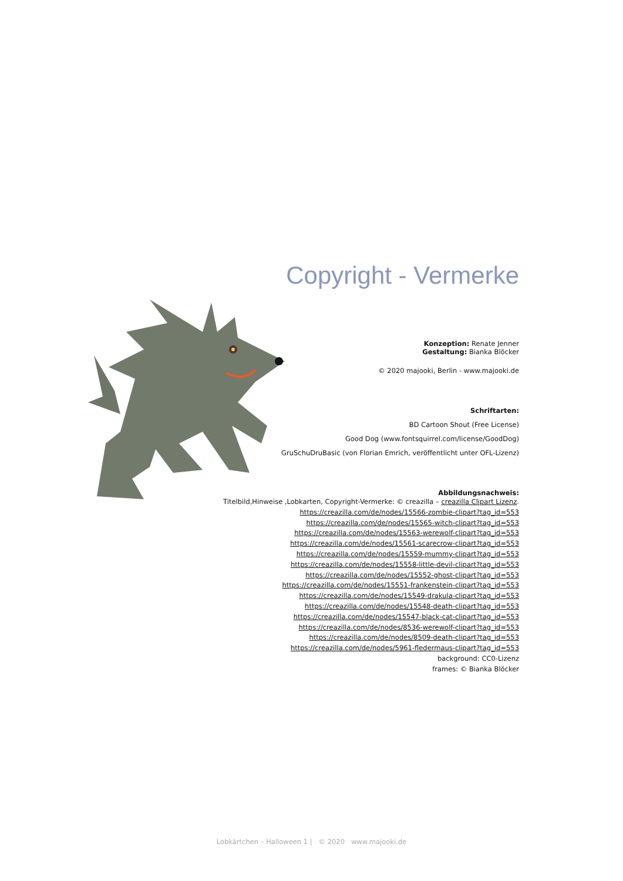Copyright - Vermerke
Konzeption: Renate Jenner
Gestaltung: Bianka Blöcker
© 2020 majooki, Berlin - www.majooki.de
Schriftarten:
BD Cartoon Shout (Free License)
Good Dog (www.fontsquirrel.com/license/GoodDog)
GruSchuDruBasic (von Florian Emrich, veröffentlicht unter OFL-Lizenz)
Abbildungsnachweis:
Titelbild,Hinweise ,Lobkarten, Copyright-Vermerke: © creazilla – creazilla Clipart Lizenz.
https://creazilla.com/de/nodes/15566-zombie-clipart?tag_id=553
https://creazilla.com/de/nodes/15565-witch-clipart?tag_id=553
https://creazilla.com/de/nodes/15563-werewolf-clipart?tag_id=553
https://creazilla.com/de/nodes/15561-scarecrow-clipart?tag_id=553
https://creazilla.com/de/nodes/15559-mummy-clipart?tag_id=553
https://creazilla.com/de/nodes/15558-little-devil-clipart?tag_id=553
https://creazilla.com/de/nodes/15552-ghost-clipart?tag_id=553
https://creazilla.com/de/nodes/15551-frankenstein-clipart?tag_id=553
https://creazilla.com/de/nodes/15549-drakula-clipart?tag_id=553
https://creazilla.com/de/nodes/15548-death-clipart?tag_id=553
https://creazilla.com/de/nodes/15547-black-cat-clipart?tag_id=553
https://creazilla.com/de/nodes/8536-werewolf-clipart?tag_id=553
https://creazilla.com/de/nodes/8509-death-clipart?tag_id=553
https://creazilla.com/de/nodes/5961-fledermaus-clipart?tag_id=553
background: CC0-Lizenz
frames: © Bianka Blöcker
Lobkärtchen – Halloween 1 | © 2020 www.majooki.de